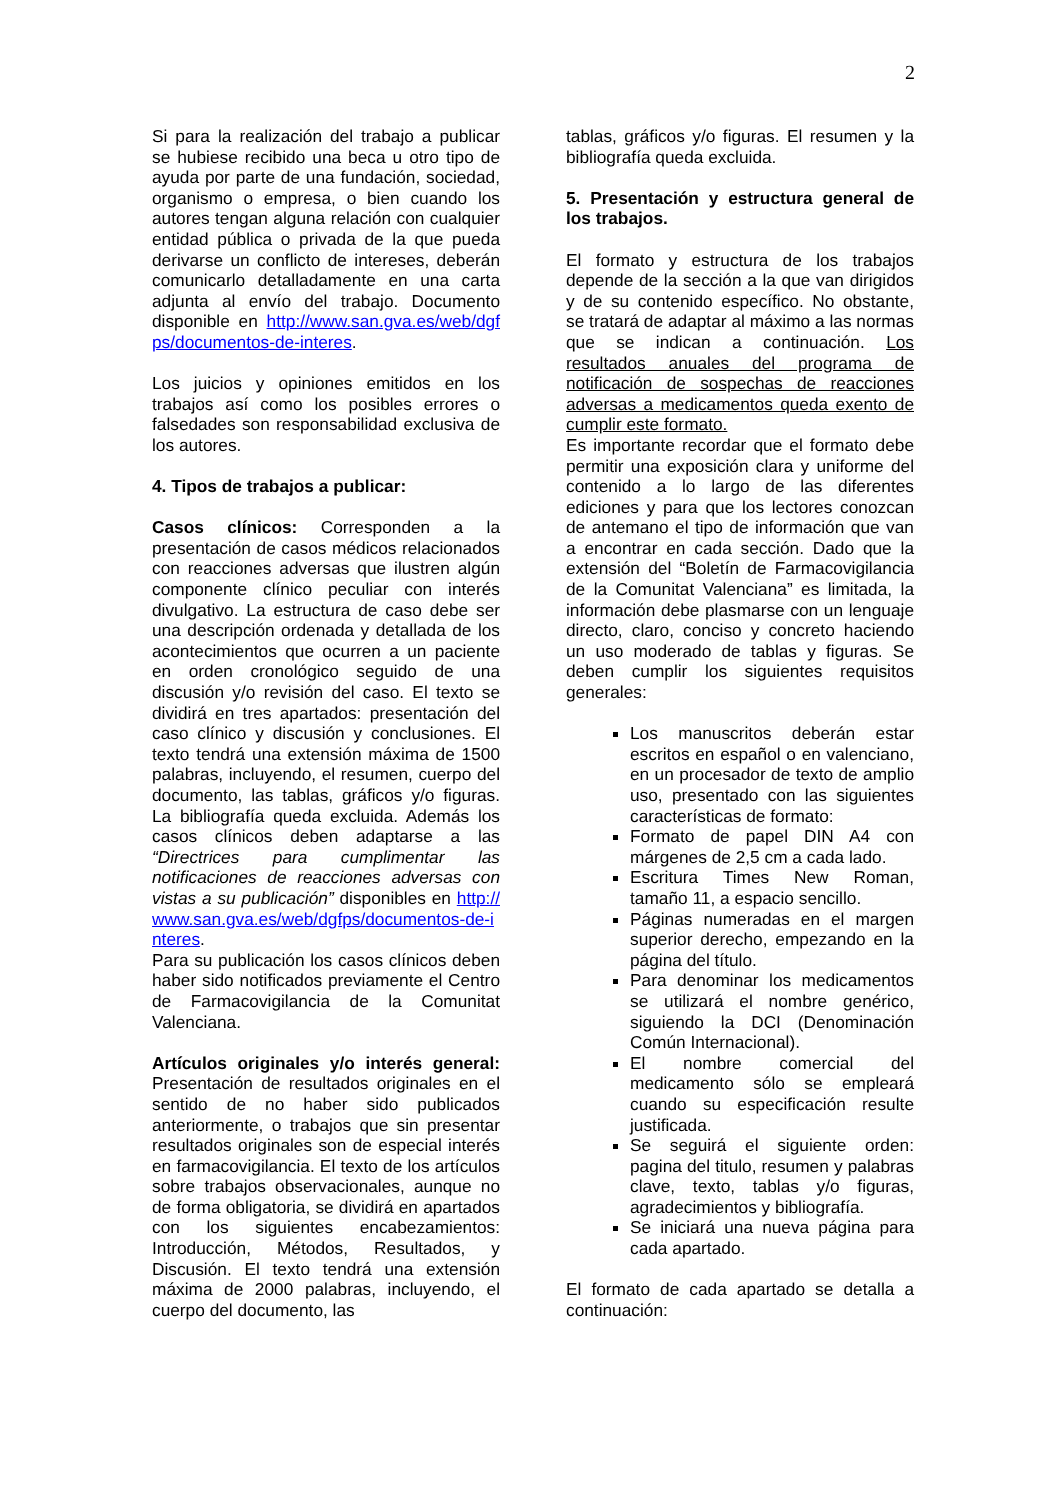2
Si para la realización del trabajo a publicar se hubiese recibido una beca u otro tipo de ayuda por parte de una fundación, sociedad, organismo o empresa, o bien cuando los autores tengan alguna relación con cualquier entidad pública o privada de la que pueda derivarse un conflicto de intereses, deberán comunicarlo detalladamente en una carta adjunta al envío del trabajo. Documento disponible en http://www.san.gva.es/web/dgfps/documentos-de-interes.
Los juicios y opiniones emitidos en los trabajos así como los posibles errores o falsedades son responsabilidad exclusiva de los autores.
4. Tipos de trabajos a publicar:
Casos clínicos: Corresponden a la presentación de casos médicos relacionados con reacciones adversas que ilustren algún componente clínico peculiar con interés divulgativo. La estructura de caso debe ser una descripción ordenada y detallada de los acontecimientos que ocurren a un paciente en orden cronológico seguido de una discusión y/o revisión del caso. El texto se dividirá en tres apartados: presentación del caso clínico y discusión y conclusiones. El texto tendrá una extensión máxima de 1500 palabras, incluyendo, el resumen, cuerpo del documento, las tablas, gráficos y/o figuras. La bibliografía queda excluida. Además los casos clínicos deben adaptarse a las “Directrices para cumplimentar las notificaciones de reacciones adversas con vistas a su publicación” disponibles en http://www.san.gva.es/web/dgfps/documentos-de-interes.
Para su publicación los casos clínicos deben haber sido notificados previamente el Centro de Farmacovigilancia de la Comunitat Valenciana.
Artículos originales y/o interés general: Presentación de resultados originales en el sentido de no haber sido publicados anteriormente, o trabajos que sin presentar resultados originales son de especial interés en farmacovigilancia. El texto de los artículos sobre trabajos observacionales, aunque no de forma obligatoria, se dividirá en apartados con los siguientes encabezamientos: Introducción, Métodos, Resultados, y Discusión. El texto tendrá una extensión máxima de 2000 palabras, incluyendo, el cuerpo del documento, las
tablas, gráficos y/o figuras. El resumen y la bibliografía queda excluida.
5. Presentación y estructura general de los trabajos.
El formato y estructura de los trabajos depende de la sección a la que van dirigidos y de su contenido específico. No obstante, se tratará de adaptar al máximo a las normas que se indican a continuación. Los resultados anuales del programa de notificación de sospechas de reacciones adversas a medicamentos queda exento de cumplir este formato.
Es importante recordar que el formato debe permitir una exposición clara y uniforme del contenido a lo largo de las diferentes ediciones y para que los lectores conozcan de antemano el tipo de información que van a encontrar en cada sección. Dado que la extensión del “Boletín de Farmacovigilancia de la Comunitat Valenciana” es limitada, la información debe plasmarse con un lenguaje directo, claro, conciso y concreto haciendo un uso moderado de tablas y figuras. Se deben cumplir los siguientes requisitos generales:
Los manuscritos deberán estar escritos en español o en valenciano, en un procesador de texto de amplio uso, presentado con las siguientes características de formato:
Formato de papel DIN A4 con márgenes de 2,5 cm a cada lado.
Escritura Times New Roman, tamaño 11, a espacio sencillo.
Páginas numeradas en el margen superior derecho, empezando en la página del título.
Para denominar los medicamentos se utilizará el nombre genérico, siguiendo la DCI (Denominación Común Internacional).
El nombre comercial del medicamento sólo se empleará cuando su especificación resulte justificada.
Se seguirá el siguiente orden: pagina del titulo, resumen y palabras clave, texto, tablas y/o figuras, agradecimientos y bibliografía.
Se iniciará una nueva página para cada apartado.
El formato de cada apartado se detalla a continuación: